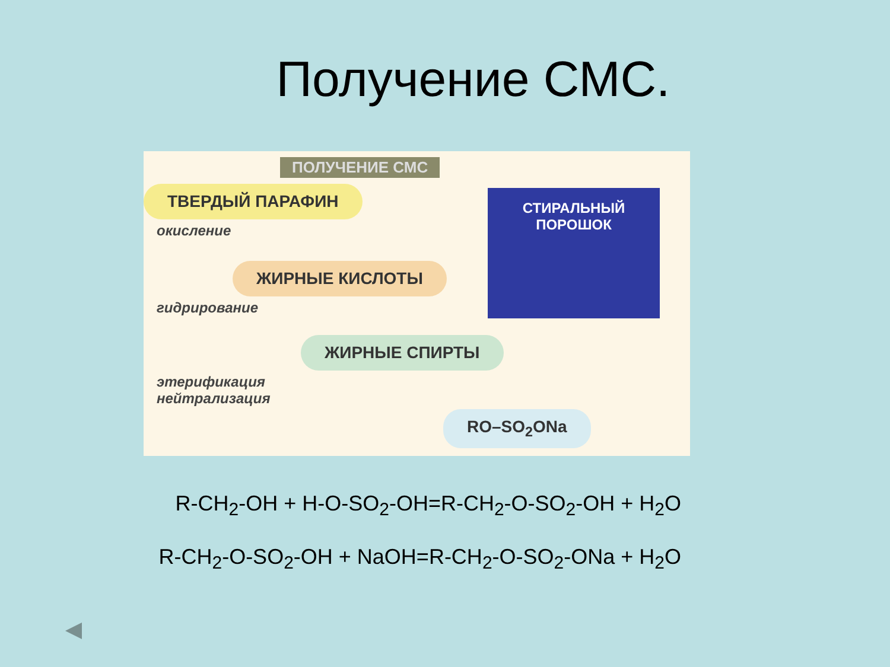Получение СМС.
ПОЛУЧЕНИЕ СМС
ТВЕРДЫЙ ПАРАФИН
окисление
СТИРАЛЬНЫЙ ПОРОШОК
ЖИРНЫЕ КИСЛОТЫ
гидрирование
ЖИРНЫЕ СПИРТЫ
этерификация
нейтрализация
RO–SO<sub>2</sub>ONa
R-CH<sub>2</sub>-OH + H-O-SO<sub>2</sub>-OH=R-CH<sub>2</sub>-O-SO<sub>2</sub>-OH + H<sub>2</sub>O
R-CH<sub>2</sub>-O-SO<sub>2</sub>-OH + NaOH=R-CH<sub>2</sub>-O-SO<sub>2</sub>-ONa + H<sub>2</sub>O